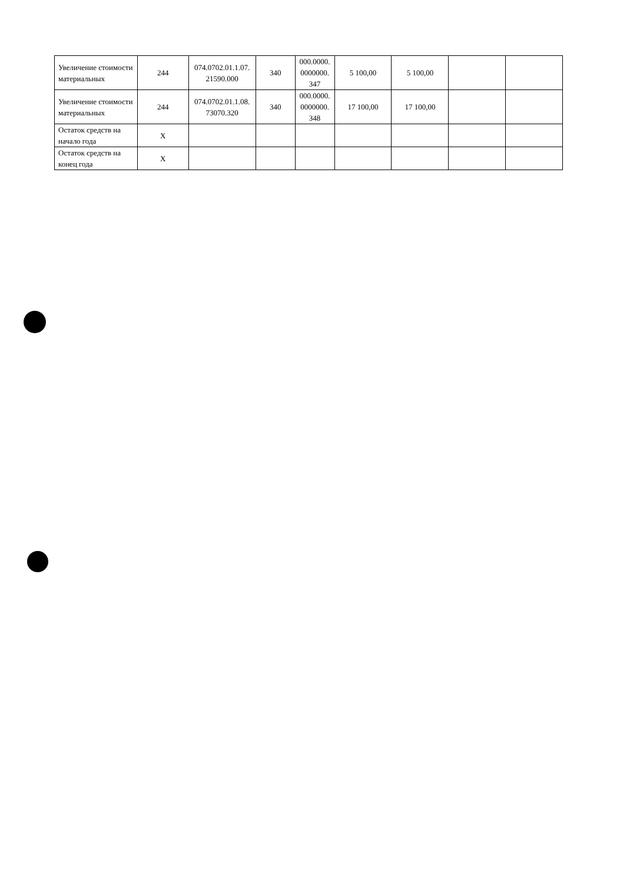| Увеличение стоимости материальных | 244 | 074.0702.01.1.07. 21590.000 | 340 | 000.0000. 0000000. 347 | 5 100,00 | 5 100,00 | | |
| Увеличение стоимости материальных | 244 | 074.0702.01.1.08. 73070.320 | 340 | 000.0000. 0000000. 348 | 17 100,00 | 17 100,00 | | |
| Остаток средств на начало года | X | | | | | | | |
| Остаток средств на конец года | X | | | | | | | |